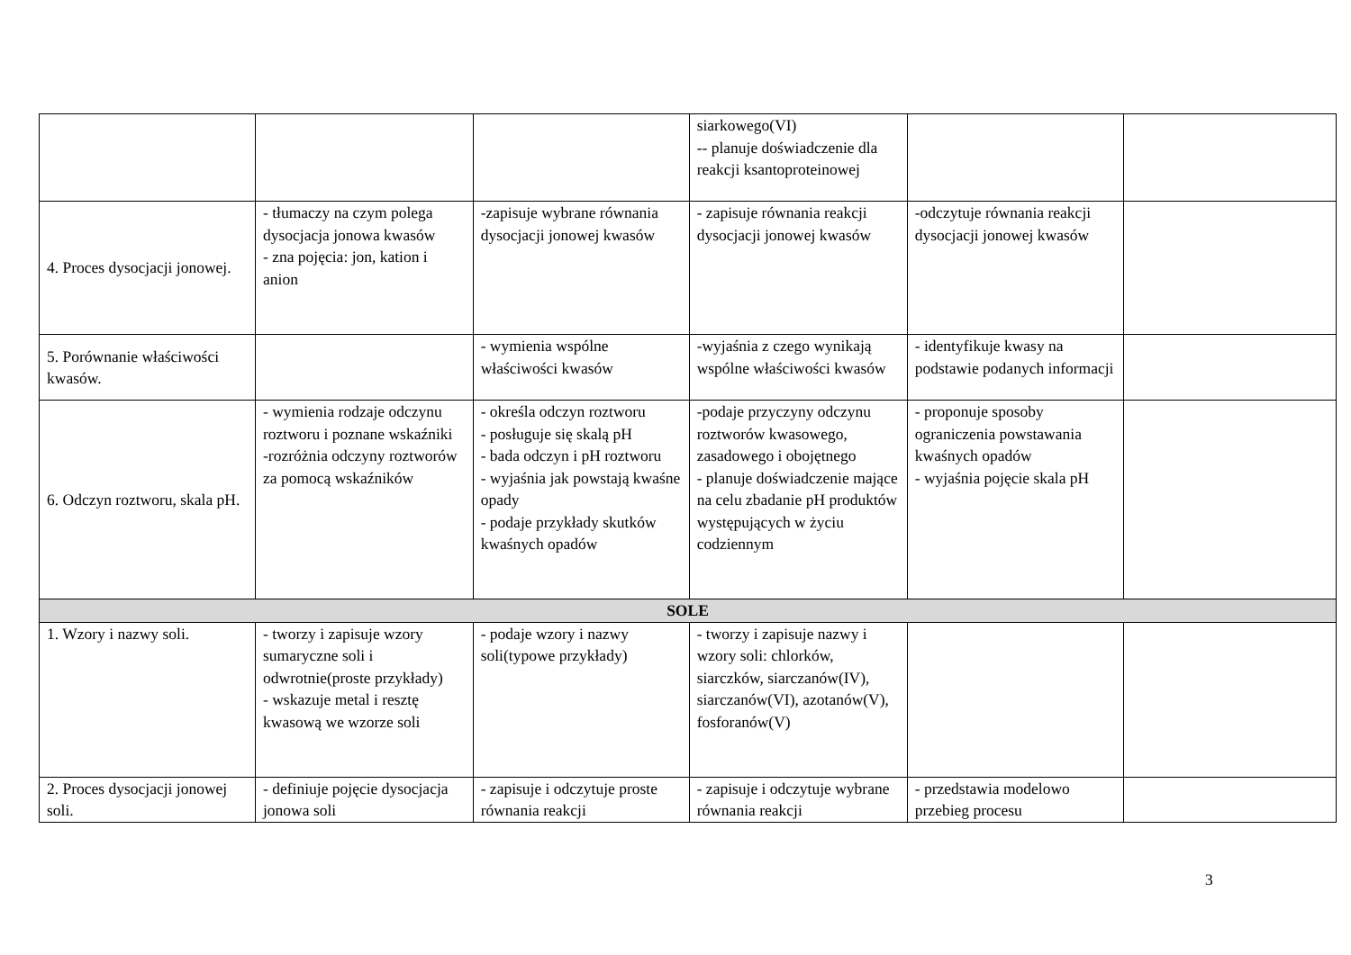| | | | siarkowego(VI) -- planuje doświadczenie dla reakcji ksantoproteinowej | | |
| 4. Proces dysocjacji jonowej. | - tłumaczy na czym polega dysocjacja jonowa kwasów - zna pojęcia: jon, kation i anion | -zapisuje wybrane równania dysocjacji jonowej kwasów | - zapisuje równania reakcji dysocjacji jonowej kwasów | -odczytuje równania reakcji dysocjacji jonowej kwasów | |
| 5. Porównanie właściwości kwasów. | | - wymienia wspólne właściwości kwasów | -wyjaśnia z czego wynikają wspólne właściwości kwasów | - identyfikuje kwasy na podstawie podanych informacji | |
| 6. Odczyn roztworu, skala pH. | - wymienia rodzaje odczynu roztworu i poznane wskaźniki -rozróżnia odczyny roztworów za pomocą wskaźników | - określa odczyn roztworu - posługuje się skalą pH - bada odczyn i pH roztworu - wyjaśnia jak powstają kwaśne opady - podaje przykłady skutków kwaśnych opadów | -podaje przyczyny odczynu roztworów kwasowego, zasadowego i obojętnego - planuje doświadczenie mające na celu zbadanie pH produktów występujących w życiu codziennym | - proponuje sposoby ograniczenia powstawania kwaśnych opadów - wyjaśnia pojęcie skala pH | |
| SOLE | | | | | |
| 1. Wzory i nazwy soli. | - tworzy i zapisuje wzory sumaryczne soli i odwrotnie(proste przykłady) - wskazuje metal i resztę kwasową we wzorze soli | - podaje wzory i nazwy soli(typowe przykłady) | - tworzy i zapisuje nazwy i wzory soli: chlorków, siarczków, siarczanów(IV), siarczanów(VI), azotanów(V), fosforanów(V) | | |
| 2. Proces dysocjacji jonowej soli. | - definiuje pojęcie dysocjacja jonowa soli | - zapisuje i odczytuje proste równania reakcji | - zapisuje i odczytuje wybrane równania reakcji | - przedstawia modelowo przebieg procesu | |
3